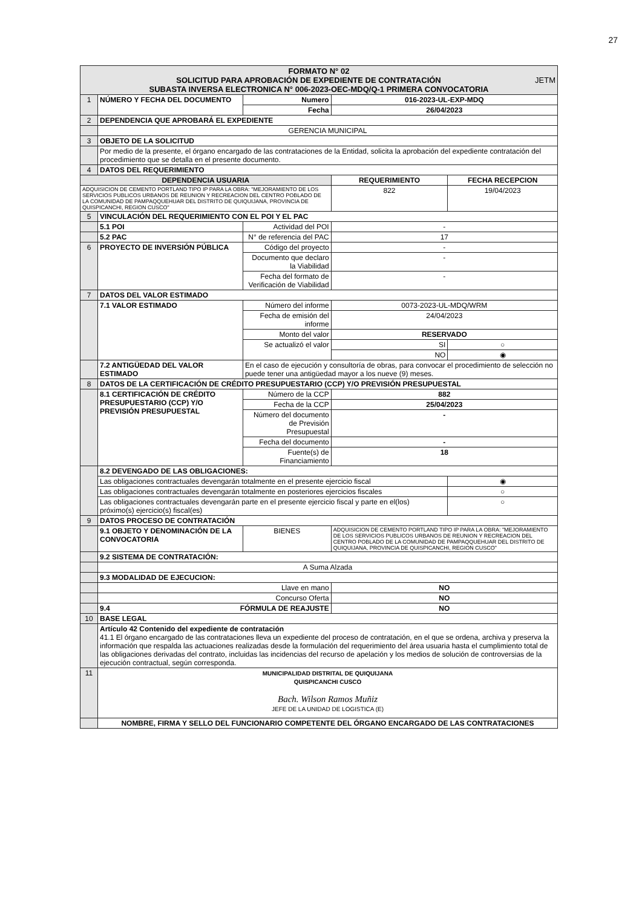27
| FORMATO N° 02 SOLICITUD PARA APROBACIÓN DE EXPEDIENTE DE CONTRATACIÓN JETM SUBASTA INVERSA ELECTRONICA N° 006-2023-OEC-MDQ/Q-1 PRIMERA CONVOCATORIA | | | | | |
| 1 | NÚMERO Y FECHA DEL DOCUMENTO | Numero | | 016-2023-UL-EXP-MDQ | |
| | | Fecha | | 26/04/2023 | |
| 2 | DEPENDENCIA QUE APROBARÁ EL EXPEDIENTE | | | | |
| | GERENCIA MUNICIPAL | | | | |
| 3 | OBJETO DE LA SOLICITUD | | | | |
| | Por medio de la presente, el órgano encargado de las contrataciones de la Entidad, solicita la aprobación del expediente contratación del procedimiento que se detalla en el presente documento. | | | | |
| 4 | DATOS DEL REQUERIMIENTO | | | | |
| DEPENDENCIA USUARIA | | | | REQUERIMIENTO | FECHA RECEPCION |
| ADQUISICION DE CEMENTO PORTLAND TIPO IP PARA LA OBRA: "MEJORAMIENTO DE LOS SERVICIOS PUBLICOS URBANOS DE REUNION Y RECREACION DEL CENTRO POBLADO DE LA COMUNIDAD DE PAMPAQQUEHUAR DEL DISTRITO DE QUIQUIJANA, PROVINCIA DE QUISPICANCHI, REGION CUSCO" | | | | 822 | 19/04/2023 |
| 5 | VINCULACIÓN DEL REQUERIMIENTO CON EL POI Y EL PAC | | | | |
| | 5.1 POI | Actividad del POI | | - | |
| | 5.2 PAC | N° de referencia del PAC | | 17 | |
| 6 | PROYECTO DE INVERSIÓN PÚBLICA | Código del proyecto | | - | |
| | | Documento que declaro la Viabilidad | | - | |
| | | Fecha del formato de Verificación de Viabilidad | | - | |
| 7 | DATOS DEL VALOR ESTIMADO | | | | |
| | 7.1 VALOR ESTIMADO | Número del informe | | 0073-2023-UL-MDQ/WRM | |
| | | Fecha de emisión del informe | | 24/04/2023 | |
| | | Monto del valor | | RESERVADO | |
| | | Se actualizó el valor | | SI | ○ |
| | | | | NO | ◉ |
| | 7.2 ANTIGÜEDAD DEL VALOR ESTIMADO | En el caso de ejecución y consultoría de obras, para convocar el procedimiento de selección no puede tener una antigüedad mayor a los nueve (9) meses. | | | |
| 8 | DATOS DE LA CERTIFICACIÓN DE CRÉDITO PRESUPUESTARIO (CCP) Y/O PREVISIÓN PRESUPUESTAL | | | | |
| | 8.1 CERTIFICACIÓN DE CRÉDITO PRESUPUESTARIO (CCP) Y/O PREVISIÓN PRESUPUESTAL | Número de la CCP | | 882 | |
| | | Fecha de la CCP | | 25/04/2023 | |
| | | Número del documento de Previsión Presupuestal | | - | |
| | | Fecha del documento | | - | |
| | | Fuente(s) de Financiamiento | | 18 | |
| | 8.2 DEVENGADO DE LAS OBLIGACIONES: | | | | |
| | Las obligaciones contractuales devengarán totalmente en el presente ejercicio fiscal | | | | ◉ |
| | Las obligaciones contractuales devengarán totalmente en posteriores ejercicios fiscales | | | | ○ |
| | Las obligaciones contractuales devengarán parte en el presente ejercicio fiscal y parte en el(los) próximo(s) ejercicio(s) fiscal(es) | | | | ○ |
| 9 | DATOS PROCESO DE CONTRATACIÓN | | | | |
| | 9.1 OBJETO Y DENOMINACIÓN DE LA CONVOCATORIA | BIENES | ADQUISICION DE CEMENTO PORTLAND TIPO IP PARA LA OBRA: "MEJORAMIENTO DE LOS SERVICIOS PUBLICOS URBANOS DE REUNION Y RECREACION DEL CENTRO POBLADO DE LA COMUNIDAD DE PAMPAQQUEHUAR DEL DISTRITO DE QUIQUIJANA, PROVINCIA DE QUISPICANCHI, REGION CUSCO" | | |
| | 9.2 SISTEMA DE CONTRATACIÓN: | | | | |
| | A Suma Alzada | | | | |
| | 9.3 MODALIDAD DE EJECUCION: | | | | |
| | Llave en mano | | NO | | |
| | Concurso Oferta | | NO | | |
| | 9.4 FÓRMULA DE REAJUSTE | | NO | | |
| 10 | BASE LEGAL | | | | |
| | Artículo 42 Contenido del expediente de contratación 41.1 El órgano encargado de las contrataciones lleva un expediente del proceso de contratación, en el que se ordena, archiva y preserva la información que respalda las actuaciones realizadas desde la formulación del requerimiento del área usuaria hasta el cumplimiento total de las obligaciones derivadas del contrato, incluidas las incidencias del recurso de apelación y los medios de solución de controversias de la ejecución contractual, según corresponda. | | | | |
| 11 | MUNICIPALIDAD DISTRITAL DE QUIQUIJANA QUISPICANCHI CUSCO Bach. Wilson Ramos Muñiz JEFE DE LA UNIDAD DE LOGISTICA (E) | | | | |
| | NOMBRE, FIRMA Y SELLO DEL FUNCIONARIO COMPETENTE DEL ÓRGANO ENCARGADO DE LAS CONTRATACIONES | | | | |